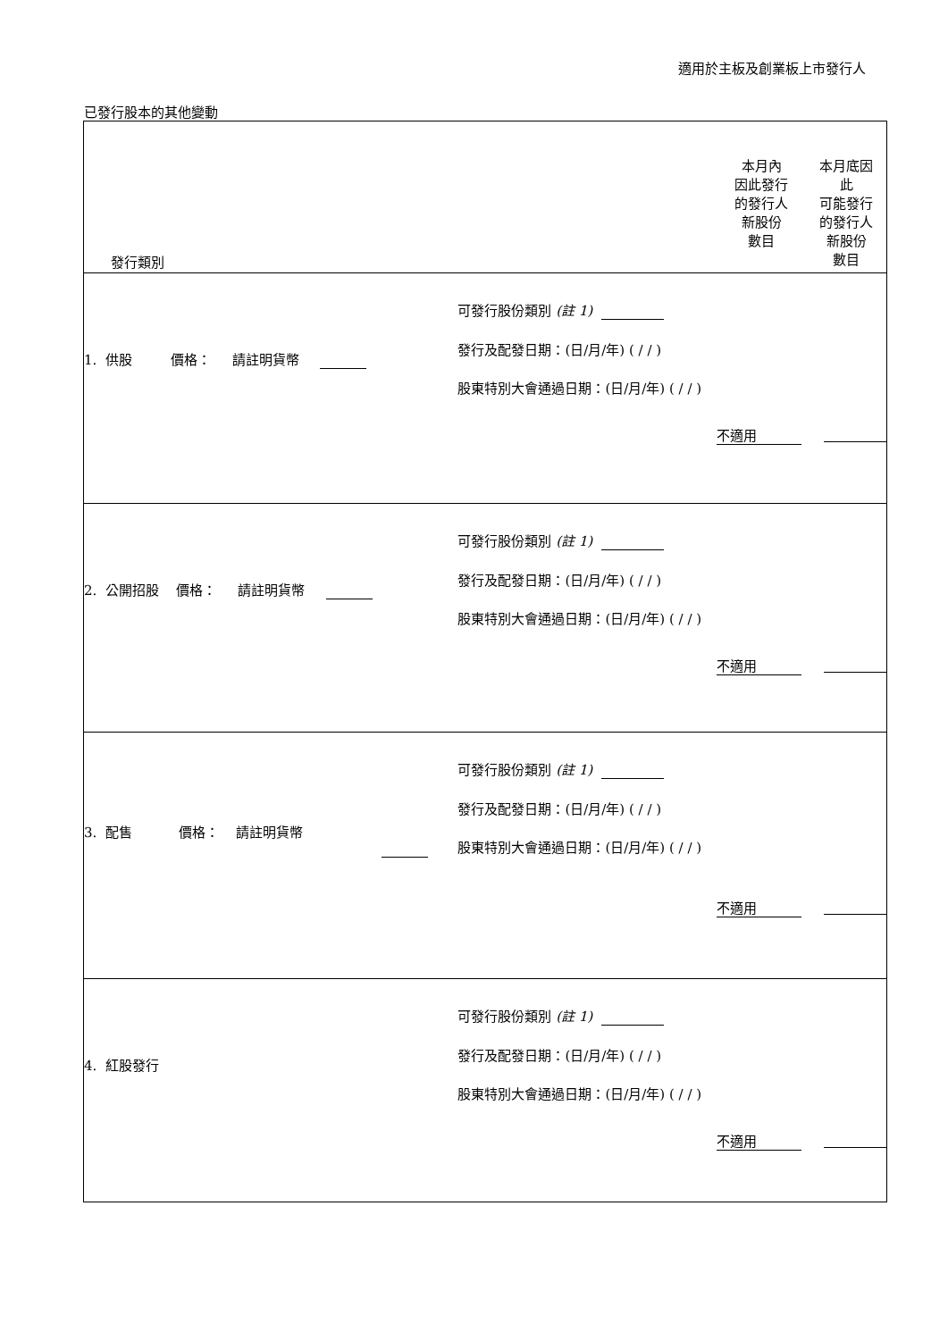適用於主板及創業板上市發行人
已發行股本的其他變動
| 發行類別 | | 本月內 因此發行 的發行人 新股份 數目 | 本月底因 此 可能發行 的發行人 新股份 數目 |
| 1. 供股 價格： 請註明貨幣 | 可發行股份類別 (註 1) 發行及配發日期：(日/月/年) ( / / ) 股東特別大會通過日期：(日/月/年) ( / / ) | 不適用 | |
| 2. 公開招股 價格： 請註明貨幣 | 可發行股份類別 (註 1) 發行及配發日期：(日/月/年) ( / / ) 股東特別大會通過日期：(日/月/年) ( / / ) | 不適用 | |
| 3. 配售 價格： 請註明貨幣 | 可發行股份類別 (註 1) 發行及配發日期：(日/月/年) ( / / ) 股東特別大會通過日期：(日/月/年) ( / / ) | 不適用 | |
| 4. 紅股發行 | 可發行股份類別 (註 1) 發行及配發日期：(日/月/年) ( / / ) 股東特別大會通過日期：(日/月/年) ( / / ) | 不適用 | |